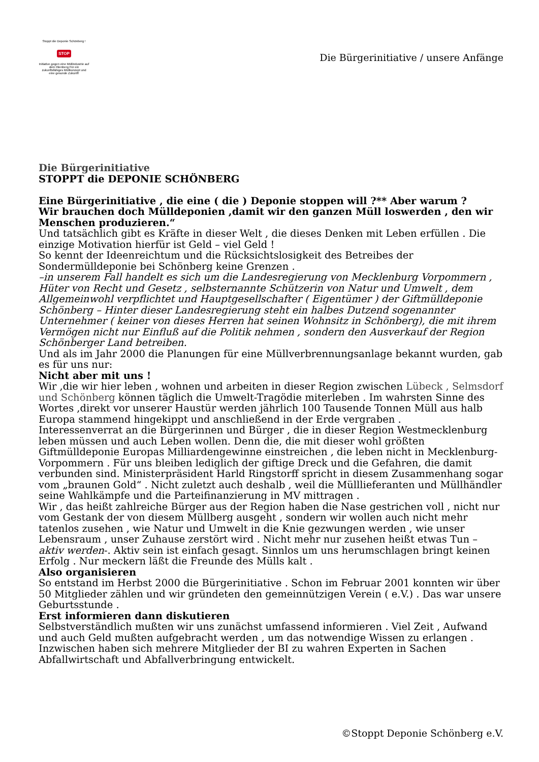Stoppt die Deponie Schönberg !
STOP
Initiative gegen eine Müllindustrie auf dem Ihlenberg Für ein zukunftsfähiges Müllkonzept und eine gesunde Zukunft!
Die Bürgerinitiative / unsere Anfänge
Die Bürgerinitiative
STOPPT die DEPONIE SCHÖNBERG
Eine Bürgerinitiative , die eine ( die ) Deponie stoppen will ?** Aber warum ?
Wir brauchen doch Mülldeponien ,damit wir den ganzen Müll loswerden , den wir Menschen produzieren.“
Und tatsächlich gibt es Kräfte in dieser Welt , die dieses Denken mit Leben erfüllen . Die einzige Motivation hierfür ist Geld – viel Geld !
So kennt der Ideenreichtum und die Rücksichtslosigkeit des Betreibes der Sondermülldeponie bei Schönberg keine Grenzen .
–in unserem Fall handelt es sich um die Landesregierung von Mecklenburg Vorpommern , Hüter von Recht und Gesetz , selbsternannte Schützerin von Natur und Umwelt , dem Allgemeinwohl verpflichtet und Hauptgesellschafter ( Eigentümer ) der Giftmülldeponie Schönberg – Hinter dieser Landesregierung steht ein halbes Dutzend sogenannter Unternehmer ( keiner von dieses Herren hat seinen Wohnsitz in Schönberg), die mit ihrem Vermögen nicht nur Einfluß auf die Politik nehmen , sondern den Ausverkauf der Region Schönberger Land betreiben.
Und als im Jahr 2000 die Planungen für eine Müllverbrennungsanlage bekannt wurden, gab es für uns nur:
Nicht aber mit uns !
Wir ,die wir hier leben , wohnen und arbeiten in dieser Region zwischen Lübeck , Selmsdorf und Schönberg können täglich die Umwelt-Tragödie miterleben . Im wahrsten Sinne des Wortes ,direkt vor unserer Haustür werden jährlich 100 Tausende Tonnen Müll aus halb Europa stammend hingekippt und anschließend in der Erde vergraben .
Interessenverrat an die Bürgerinnen und Bürger , die in dieser Region Westmecklenburg leben müssen und auch Leben wollen. Denn die, die mit dieser wohl größten Giftmülldeponie Europas Milliardengewinne einstreichen , die leben nicht in Mecklenburg-Vorpommern . Für uns bleiben lediglich der giftige Dreck und die Gefahren, die damit verbunden sind. Ministerpräsident Harld Ringstorff spricht in diesem Zusammenhang sogar vom „braunen Gold“ . Nicht zuletzt auch deshalb , weil die Mülllieferanten und Müllhändler seine Wahlkämpfe und die Parteifinanzierung in MV mittragen .
Wir , das heißt zahlreiche Bürger aus der Region haben die Nase gestrichen voll , nicht nur vom Gestank der von diesem Müllberg ausgeht , sondern wir wollen auch nicht mehr tatenlos zusehen , wie Natur und Umwelt in die Knie gezwungen werden , wie unser Lebensraum , unser Zuhause zerstört wird . Nicht mehr nur zusehen heißt etwas Tun – aktiv werden-. Aktiv sein ist einfach gesagt. Sinnlos um uns herumschlagen bringt keinen Erfolg . Nur meckern läßt die Freunde des Mülls kalt .
Also organisieren
So entstand im Herbst 2000 die Bürgerinitiative . Schon im Februar 2001 konnten wir über 50 Mitglieder zählen und wir gründeten den gemeinnützigen Verein ( e.V.) . Das war unsere Geburtsstunde .
Erst informieren dann diskutieren
Selbstverständlich mußten wir uns zunächst umfassend informieren . Viel Zeit , Aufwand und auch Geld mußten aufgebracht werden , um das notwendige Wissen zu erlangen . Inzwischen haben sich mehrere Mitglieder der BI zu wahren Experten in Sachen Abfallwirtschaft und Abfallverbringung entwickelt.
©Stoppt Deponie Schönberg e.V.